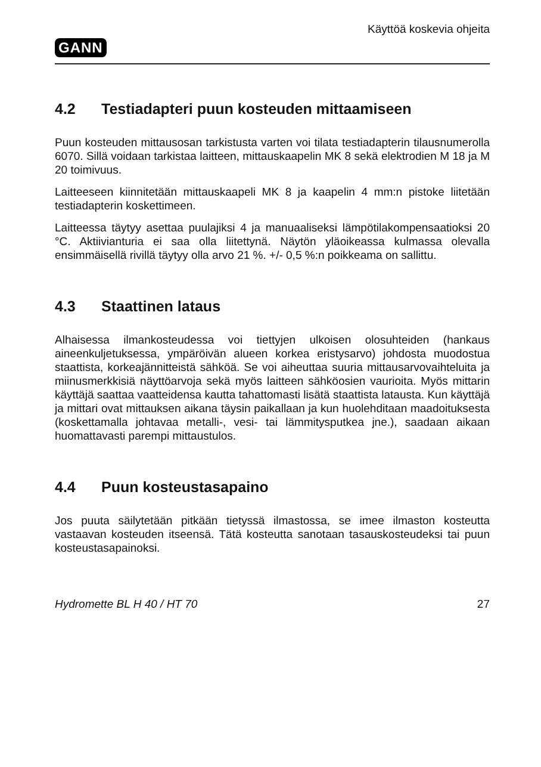GANN
Käyttöä koskevia ohjeita
4.2 Testiadapteri puun kosteuden mittaamiseen
Puun kosteuden mittausosan tarkistusta varten voi tilata testiadapterin tilausnumerolla 6070. Sillä voidaan tarkistaa laitteen, mittauskaapelin MK 8 sekä elektrodien M 18 ja M 20 toimivuus.
Laitteeseen kiinnitetään mittauskaapeli MK 8 ja kaapelin 4 mm:n pistoke liitetään testiadapterin koskettimeen.
Laitteessa täytyy asettaa puulajiksi 4 ja manuaaliseksi lämpötilakompensaatioksi 20 °C. Aktiivianturia ei saa olla liitettynä. Näytön yläoikeassa kulmassa olevalla ensimmäisellä rivillä täytyy olla arvo 21 %. +/- 0,5 %:n poikkeama on sallittu.
4.3 Staattinen lataus
Alhaisessa ilmankosteudessa voi tiettyjen ulkoisen olosuhteiden (hankaus aineenkuljetuksessa, ympäröivän alueen korkea eristysarvo) johdosta muodostua staattista, korkeajännitteistä sähköä. Se voi aiheuttaa suuria mittausarvovaihteluita ja miinusmerkkisiä näyttöarvoja sekä myös laitteen sähköosien vaurioita. Myös mittarin käyttäjä saattaa vaatteidensa kautta tahattomasti lisätä staattista latausta. Kun käyttäjä ja mittari ovat mittauksen aikana täysin paikallaan ja kun huolehditaan maadoituksesta (koskettamalla johtavaa metalli-, vesi- tai lämmitysputkea jne.), saadaan aikaan huomattavasti parempi mittaustulos.
4.4 Puun kosteustasapaino
Jos puuta säilytetään pitkään tietyssä ilmastossa, se imee ilmaston kosteutta vastaavan kosteuden itseensä. Tätä kosteutta sanotaan tasauskosteudeksi tai puun kosteustasapainoksi.
Hydromette BL H 40 / HT 70 27